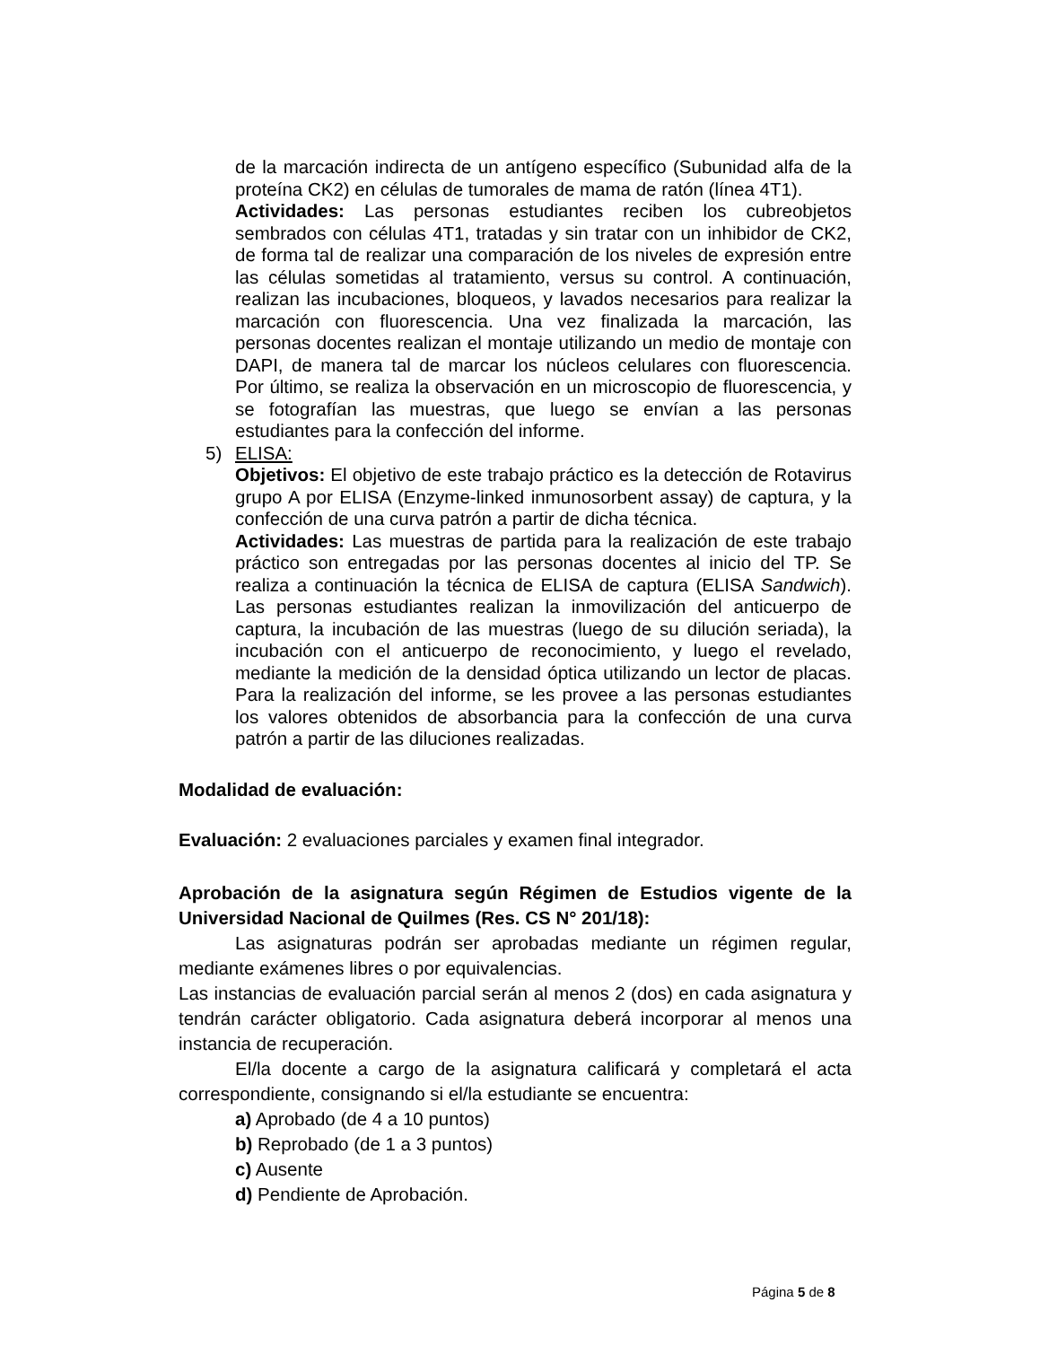de la marcación indirecta de un antígeno específico (Subunidad alfa de la proteína CK2) en células de tumorales de mama de ratón (línea 4T1).
Actividades: Las personas estudiantes reciben los cubreobjetos sembrados con células 4T1, tratadas y sin tratar con un inhibidor de CK2, de forma tal de realizar una comparación de los niveles de expresión entre las células sometidas al tratamiento, versus su control. A continuación, realizan las incubaciones, bloqueos, y lavados necesarios para realizar la marcación con fluorescencia. Una vez finalizada la marcación, las personas docentes realizan el montaje utilizando un medio de montaje con DAPI, de manera tal de marcar los núcleos celulares con fluorescencia. Por último, se realiza la observación en un microscopio de fluorescencia, y se fotografían las muestras, que luego se envían a las personas estudiantes para la confección del informe.
5) ELISA:
Objetivos: El objetivo de este trabajo práctico es la detección de Rotavirus grupo A por ELISA (Enzyme-linked inmunosorbent assay) de captura, y la confección de una curva patrón a partir de dicha técnica.
Actividades: Las muestras de partida para la realización de este trabajo práctico son entregadas por las personas docentes al inicio del TP. Se realiza a continuación la técnica de ELISA de captura (ELISA Sandwich). Las personas estudiantes realizan la inmovilización del anticuerpo de captura, la incubación de las muestras (luego de su dilución seriada), la incubación con el anticuerpo de reconocimiento, y luego el revelado, mediante la medición de la densidad óptica utilizando un lector de placas. Para la realización del informe, se les provee a las personas estudiantes los valores obtenidos de absorbancia para la confección de una curva patrón a partir de las diluciones realizadas.
Modalidad de evaluación:
Evaluación: 2 evaluaciones parciales y examen final integrador.
Aprobación de la asignatura según Régimen de Estudios vigente de la Universidad Nacional de Quilmes (Res. CS N° 201/18):
Las asignaturas podrán ser aprobadas mediante un régimen regular, mediante exámenes libres o por equivalencias.
Las instancias de evaluación parcial serán al menos 2 (dos) en cada asignatura y tendrán carácter obligatorio. Cada asignatura deberá incorporar al menos una instancia de recuperación.
El/la docente a cargo de la asignatura calificará y completará el acta correspondiente, consignando si el/la estudiante se encuentra:
a) Aprobado (de 4 a 10 puntos)
b) Reprobado (de 1 a 3 puntos)
c) Ausente
d) Pendiente de Aprobación.
Página 5 de 8